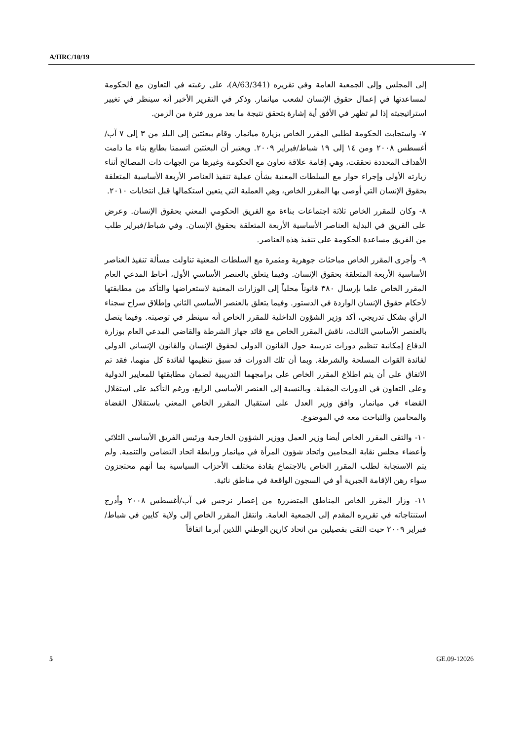A/HRC/10/19
إلى المجلس وإلى الجمعية العامة وفي تقريره (A/63/341)، على رغبته في التعاون مع الحكومة لمساعدتها في إعمال حقوق الإنسان لشعب ميانمار. وذكر في التقرير الأخير أنه سينظر في تغيير استراتيجيته إذا لم تظهر في الأفق أية إشارة بتحقق نتيجة ما بعد مرور فترة من الزمن.
٧- واستجابت الحكومة لطلبي المقرر الخاص بزيارة ميانمار. وقام ببعثتين إلى البلد من ٣ إلى ٧ آب/أغسطس ٢٠٠٨ ومن ١٤ إلى ١٩ شباط/فبراير ٢٠٠٩. ويعتبر أن البعثتين اتسمتا بطابع بناء ما دامت الأهداف المحددة تحققت، وهي إقامة علاقة تعاون مع الحكومة وغيرها من الجهات ذات المصالح أثناء زيارته الأولى وإجراء حوار مع السلطات المعنية بشأن عملية تنفيذ العناصر الأربعة الأساسية المتعلقة بحقوق الإنسان التي أوصى بها المقرر الخاص، وهي العملية التي يتعين استكمالها قبل انتخابات ٢٠١٠.
٨- وكان للمقرر الخاص ثلاثة اجتماعات بناءة مع الفريق الحكومي المعني بحقوق الإنسان. وعرض على الفريق في البداية العناصر الأساسية الأربعة المتعلقة بحقوق الإنسان. وفي شباط/فبراير طلب من الفريق مساعدة الحكومة على تنفيذ هذه العناصر.
٩- وأجرى المقرر الخاص مباحثات جوهرية ومثمرة مع السلطات المعنية تناولت مسألة تنفيذ العناصر الأساسية الأربعة المتعلقة بحقوق الإنسان. وفيما يتعلق بالعنصر الأساسي الأول، أحاط المدعي العام المقرر الخاص علما بإرسال ٣٨٠ قانوناً محلياً إلى الوزارات المعنية لاستعراضها والتأكد من مطابقتها لأحكام حقوق الإنسان الواردة في الدستور. وفيما يتعلق بالعنصر الأساسي الثاني وإطلاق سراح سجناء الرأي بشكل تدريجي، أكد وزير الشؤون الداخلية للمقرر الخاص أنه سينظر في توصيته. وفيما يتصل بالعنصر الأساسي الثالث، ناقش المقرر الخاص مع قائد جهاز الشرطة والقاضي المدعي العام بوزارة الدفاع إمكانية تنظيم دورات تدريبية حول القانون الدولي لحقوق الإنسان والقانون الإنساني الدولي لفائدة القوات المسلحة والشرطة. وبما أن تلك الدورات قد سبق تنظيمها لفائدة كل منهما، فقد تم الاتفاق على أن يتم اطلاع المقرر الخاص على برامجهما التدريبية لضمان مطابقتها للمعايير الدولية وعلى التعاون في الدورات المقبلة. وبالنسبة إلى العنصر الأساسي الرابع، ورغم التأكيد على استقلال القضاء في ميانمار، وافق وزير العدل على استقبال المقرر الخاص المعني باستقلال القضاة والمحامين والتباحث معه في الموضوع.
١٠- والتقى المقرر الخاص أيضا وزير العمل ووزير الشؤون الخارجية ورئيس الفريق الأساسي الثلاثي وأعضاء مجلس نقابة المحامين واتحاد شؤون المرأة في ميانمار ورابطة اتحاد التضامن والتنمية. ولم يتم الاستجابة لطلب المقرر الخاص بالاجتماع بقادة مختلف الأحزاب السياسية بما أنهم محتجزون سواء رهن الإقامة الجبرية أو في السجون الواقعة في مناطق نائية.
١١- وزار المقرر الخاص المناطق المتضررة من إعصار نرجس في آب/أغسطس ٢٠٠٨ وأدرج استنتاجاته في تقريره المقدم إلى الجمعية العامة. وانتقل المقرر الخاص إلى ولاية كايين في شباط/فبراير ٢٠٠٩ حيث التقى بفصيلين من اتحاد كارين الوطني اللذين أبرما اتفاقاً
5 GE.09-12026